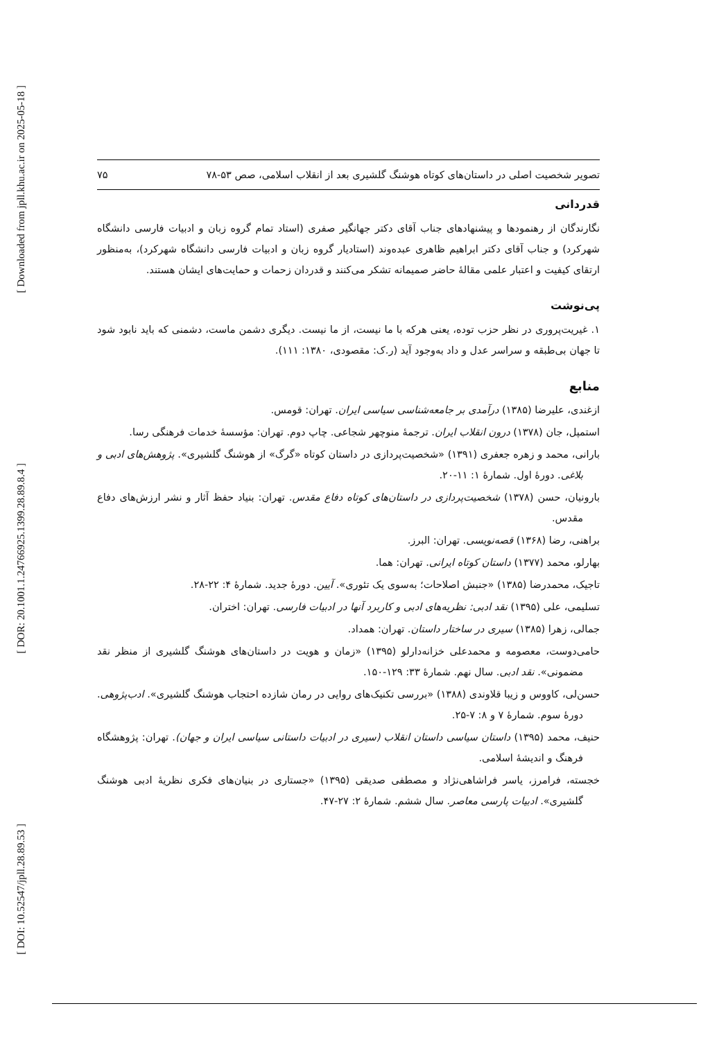[ Downloaded from jpll.khu.ac.ir on 2025-05-18 ]
[ DOR: 20.1001.1.24766925.1399.28.89.8.4 ]
[ DOI: 10.52547/jpll.28.89.53 ]
تصویر شخصیت اصلی در داستان‌های کوتاه هوشنگ گلشیری بعد از انقلاب اسلامی، صص ۵۳-۷۸ ۷۵
قدردانی
نگارندگان از رهنمودها و پیشنهادهای جناب آقای دکتر جهانگیر صفری (استاد تمام گروه زبان و ادبیات فارسی دانشگاه شهرکرد) و جناب آقای دکتر ابراهیم ظاهری عبده‌وند (استادیار گروه زبان و ادبیات فارسی دانشگاه شهرکرد)، به‌منظور ارتقای کیفیت و اعتبار علمی مقالهٔ حاضر صمیمانه تشکر می‌کنند و قدردان زحمات و حمایت‌های ایشان هستند.
پی‌نوشت
۱. غیریت‌پروری در نظر حزب توده، یعنی هرکه با ما نیست، از ما نیست. دیگری دشمن ماست، دشمنی که باید نابود شود تا جهان بی‌طبقه و سراسر عدل و داد به‌وجود آید (ر.ک: مقصودی، ۱۳۸۰: ۱۱۱).
منابع
ازغندی، علیرضا (۱۳۸۵) درآمدی بر جامعه‌شناسی سیاسی ایران. تهران: قومس.
استمپل، جان (۱۳۷۸) درون انقلاب ایران. ترجمهٔ منوچهر شجاعی. چاپ دوم. تهران: مؤسسهٔ خدمات فرهنگی رسا.
بارانی، محمد و زهره جعفری (۱۳۹۱) «شخصیت‌پردازی در داستان کوتاه «گرگ» از هوشنگ گلشیری». پژوهش‌های ادبی و بلاغی. دورهٔ اول. شمارهٔ ۱: ۱۱-۲۰.
بارونیان، حسن (۱۳۷۸) شخصیت‌پردازی در داستان‌های کوتاه دفاع مقدس. تهران: بنیاد حفظ آثار و نشر ارزش‌های دفاع مقدس.
براهنی، رضا (۱۳۶۸) قصه‌نویسی. تهران: البرز.
بهارلو، محمد (۱۳۷۷) داستان کوتاه ایرانی. تهران: هما.
تاجیک، محمدرضا (۱۳۸۵) «جنبش اصلاحات؛ به‌سوی یک تئوری». آیین. دورهٔ جدید. شمارهٔ ۴: ۲۲-۲۸.
تسلیمی، علی (۱۳۹۵) نقد ادبی: نظریه‌های ادبی و کاربرد آنها در ادبیات فارسی. تهران: اختران.
جمالی، زهرا (۱۳۸۵) سیری در ساختار داستان. تهران: همداد.
حامی‌دوست، معصومه و محمدعلی خزانه‌دارلو (۱۳۹۵) «زمان و هویت در داستان‌های هوشنگ گلشیری از منظر نقد مضمونی». نقد ادبی. سال نهم. شمارهٔ ۳۳: ۱۲۹-۱۵۰.
حسن‌لی، کاووس و زیبا قلاوندی (۱۳۸۸) «بررسی تکنیک‌های روایی در رمان شازده احتجاب هوشنگ گلشیری». ادب‌پژوهی. دورهٔ سوم. شمارهٔ ۷ و ۸: ۷-۲۵.
حنیف، محمد (۱۳۹۵) داستان سیاسی داستان انقلاب (سیری در ادبیات داستانی سیاسی ایران و جهان). تهران: پژوهشگاه فرهنگ و اندیشهٔ اسلامی.
خجسته، فرامرز، یاسر فراشاهی‌نژاد و مصطفی صدیقی (۱۳۹۵) «جستاری در بنیان‌های فکری نظریهٔ ادبی هوشنگ گلشیری». ادبیات پارسی معاصر. سال ششم. شمارهٔ ۲: ۲۷-۴۷.